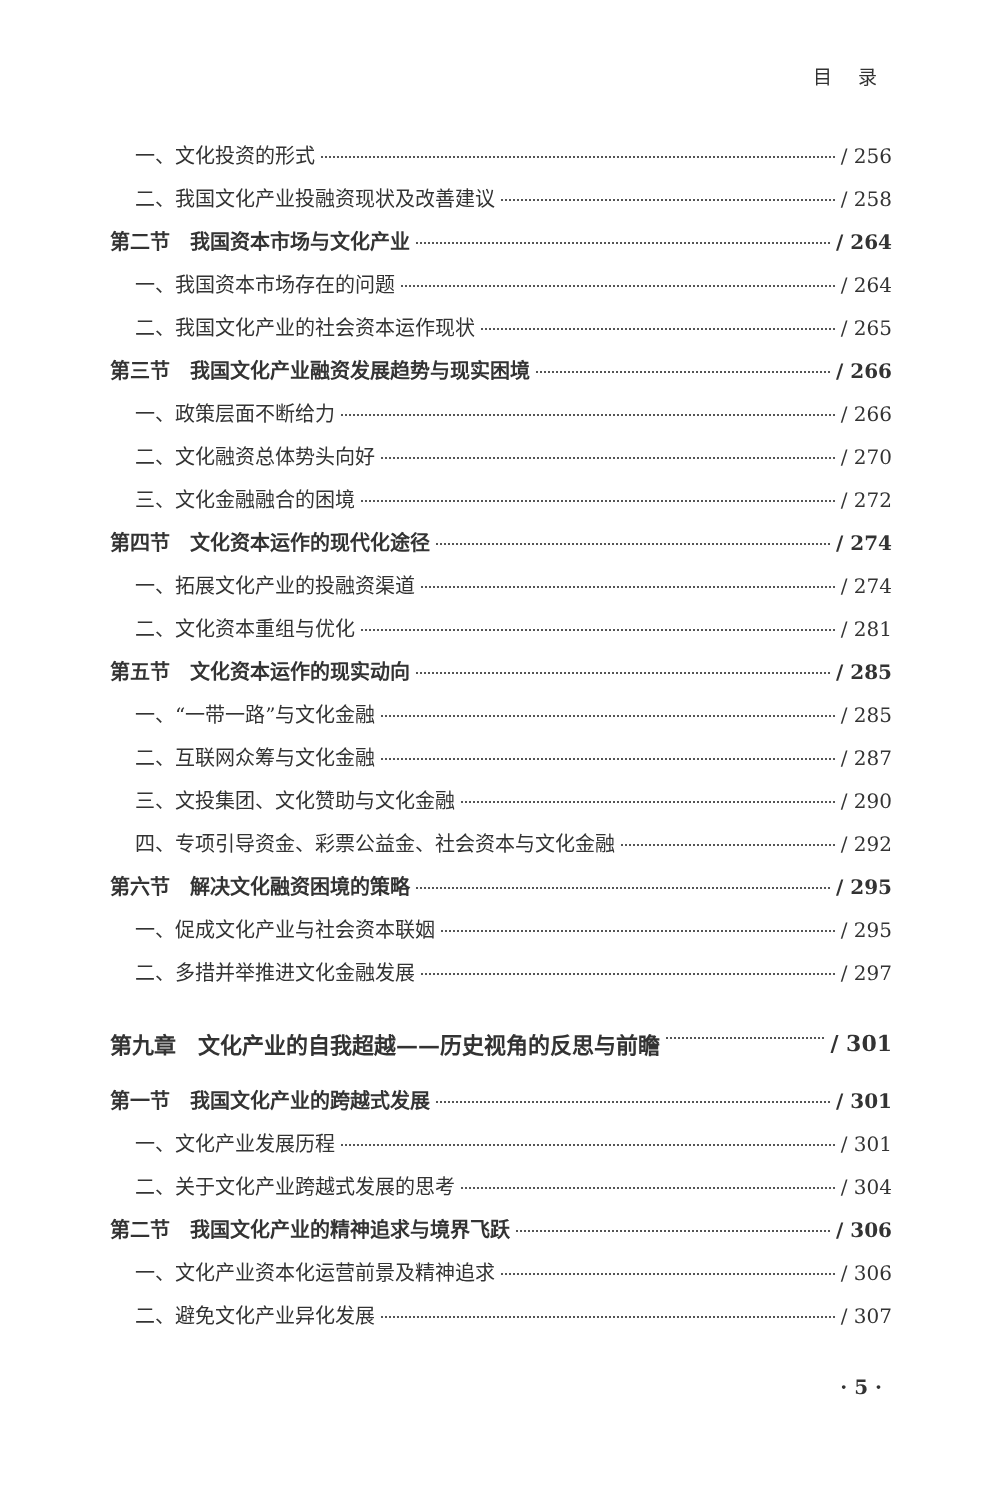目 录
一、文化投资的形式 / 256
二、我国文化产业投融资现状及改善建议 / 258
第二节　我国资本市场与文化产业 / 264
一、我国资本市场存在的问题 / 264
二、我国文化产业的社会资本运作现状 / 265
第三节　我国文化产业融资发展趋势与现实困境 / 266
一、政策层面不断给力 / 266
二、文化融资总体势头向好 / 270
三、文化金融融合的困境 / 272
第四节　文化资本运作的现代化途径 / 274
一、拓展文化产业的投融资渠道 / 274
二、文化资本重组与优化 / 281
第五节　文化资本运作的现实动向 / 285
一、“一带一路”与文化金融 / 285
二、互联网众筹与文化金融 / 287
三、文投集团、文化赞助与文化金融 / 290
四、专项引导资金、彩票公益金、社会资本与文化金融 / 292
第六节　解决文化融资困境的策略 / 295
一、促成文化产业与社会资本联姻 / 295
二、多措并举推进文化金融发展 / 297
第九章　文化产业的自我超越——历史视角的反思与前瞻 / 301
第一节　我国文化产业的跨越式发展 / 301
一、文化产业发展历程 / 301
二、关于文化产业跨越式发展的思考 / 304
第二节　我国文化产业的精神追求与境界飞跃 / 306
一、文化产业资本化运营前景及精神追求 / 306
二、避免文化产业异化发展 / 307
· 5 ·